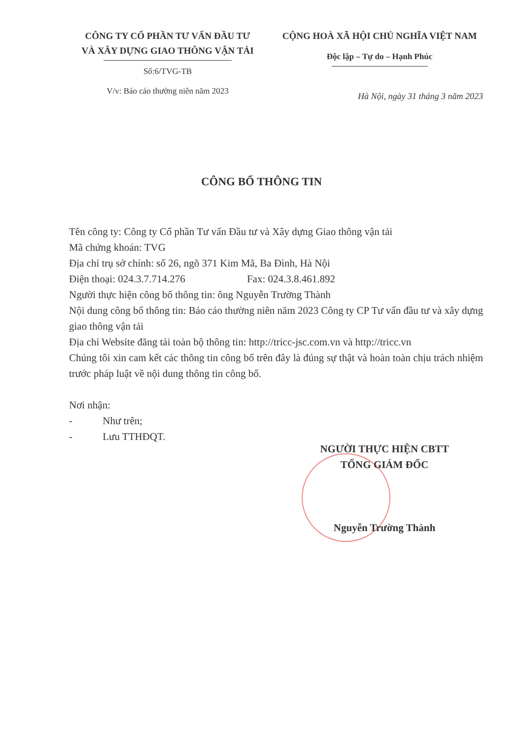CÔNG TY CỔ PHẦN TƯ VẤN ĐẦU TƯ
VÀ XÂY DỰNG GIAO THÔNG VẬN TẢI
Số:6/TVG-TB
V/v: Báo cáo thường niên năm 2023
CỘNG HOÀ XÃ HỘI CHỦ NGHĨA VIỆT NAM
Độc lập – Tự do – Hạnh Phúc
Hà Nội, ngày 31 tháng 3 năm 2023
CÔNG BỐ THÔNG TIN
Tên công ty: Công ty Cổ phần Tư vấn Đầu tư và Xây dựng Giao thông vận tải
Mã chứng khoán: TVG
Địa chỉ trụ sở chính: số 26, ngõ 371 Kim Mã, Ba Đình, Hà Nội
Điện thoại: 024.3.7.714.276 Fax: 024.3.8.461.892
Người thực hiện công bố thông tin: ông Nguyễn Trường Thành
Nội dung công bố thông tin: Báo cáo thường niên năm 2023 Công ty CP Tư vấn đầu tư và xây dựng giao thông vận tải
Địa chỉ Website đăng tải toàn bộ thông tin: http://tricc-jsc.com.vn và http://tricc.vn
Chúng tôi xin cam kết các thông tin công bố trên đây là đúng sự thật và hoàn toàn chịu trách nhiệm trước pháp luật về nội dung thông tin công bố.
Nơi nhận:
- Như trên;
- Lưu TTHĐQT.
NGƯỜI THỰC HIỆN CBTT
TỔNG GIÁM ĐỐC
Nguyễn Trường Thành